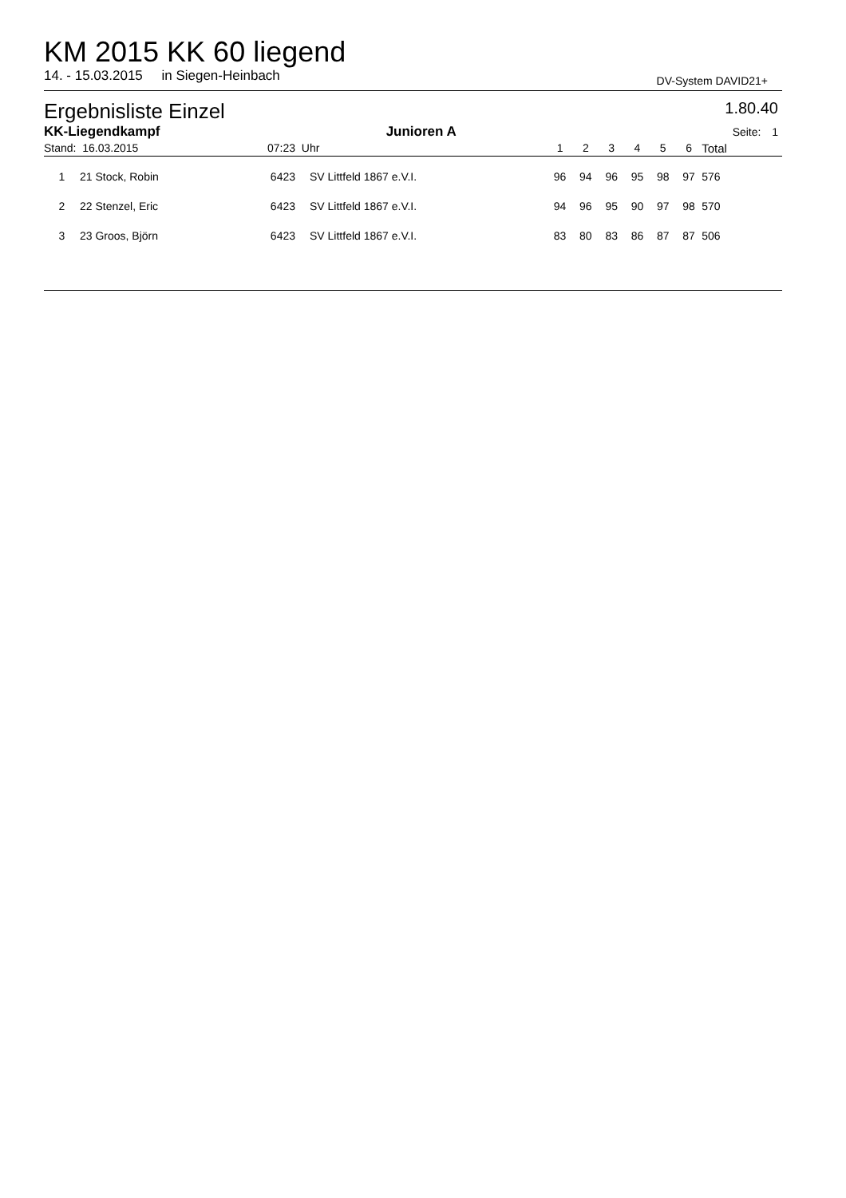KM 2015 KK 60 liegend
14. - 15.03.2015 in Siegen-Heinbach DV-System DAVID21+
Ergebnisliste Einzel 1.80.40
| KK-Liegendkampf | | | Junioren A | | | | | | | | | Seite: | 1 |
| Stand: 16.03.2015 | | 07:23 | Uhr | | | 1 | 2 | 3 | 4 | 5 | 6 | Total | |
| 1 | 21 Stock, Robin | 6423 | SV Littfeld 1867 e.V.I. | | | 96 | 94 | 96 | 95 | 98 | 97 | 576 | |
| 2 | 22 Stenzel, Eric | 6423 | SV Littfeld 1867 e.V.I. | | | 94 | 96 | 95 | 90 | 97 | 98 | 570 | |
| 3 | 23 Groos, Björn | 6423 | SV Littfeld 1867 e.V.I. | | | 83 | 80 | 83 | 86 | 87 | 87 | 506 | |